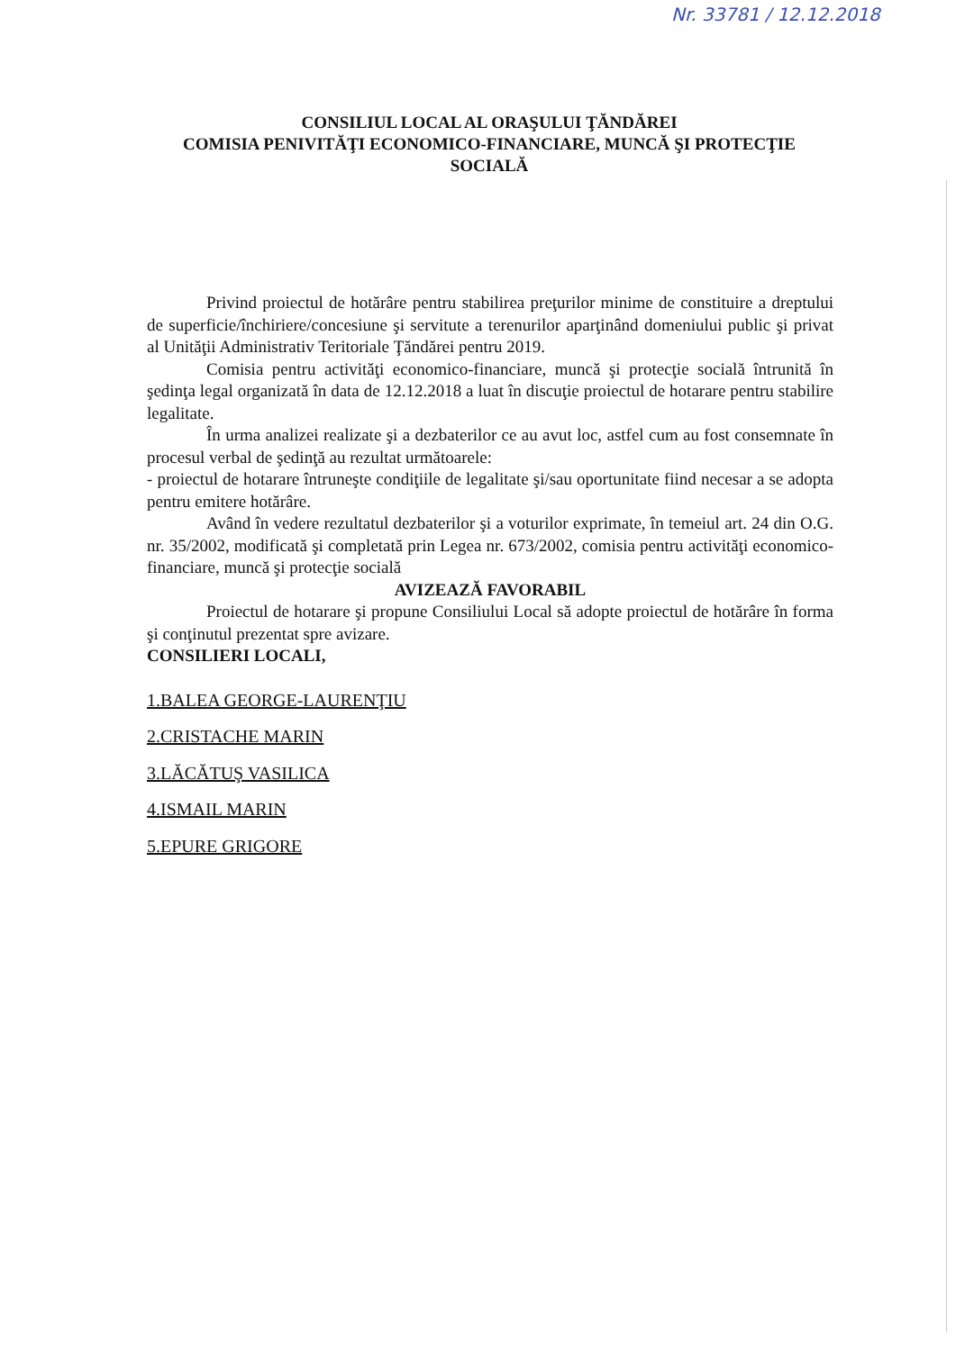Nr. 33781 / 12.12.2018
CONSILIUL LOCAL AL ORAŞULUI ŢĂNDĂREI
COMISIA PENIVITĂŢI ECONOMICO-FINANCIARE, MUNCĂ ŞI PROTECŢIE SOCIALĂ
Privind proiectul de hotărâre pentru stabilirea preţurilor minime de constituire a dreptului de superficie/închiriere/concesiune şi servitute a terenurilor aparţinând domeniului public şi privat al Unităţii Administrativ Teritoriale Ţăndărei pentru 2019.
Comisia pentru activităţi economico-financiare, muncă şi protecţie socială întrunită în şedinţa legal organizată în data de 12.12.2018 a luat în discuţie proiectul de hotarare pentru stabilire legalitate.
În urma analizei realizate şi a dezbaterilor ce au avut loc, astfel cum au fost consemnate în procesul verbal de şedinţă au rezultat următoarele:
- proiectul de hotarare întruneşte condiţiile de legalitate şi/sau oportunitate fiind necesar a se adopta pentru emitere hotărâre.
Având în vedere rezultatul dezbaterilor şi a voturilor exprimate, în temeiul art. 24 din O.G. nr. 35/2002, modificată şi completată prin Legea nr. 673/2002, comisia pentru activităţi economico-financiare, muncă şi protecţie socială
AVIZEAZĂ FAVORABIL
Proiectul de hotarare şi propune Consiliului Local să adopte proiectul de hotărâre în forma şi conţinutul prezentat spre avizare.
CONSILIERI LOCALI,
1.BALEA GEORGE-LAURENŢIU
2.CRISTACHE MARIN
3.LĂCĂTUŞ VASILICA
4.ISMAIL MARIN
5.EPURE GRIGORE